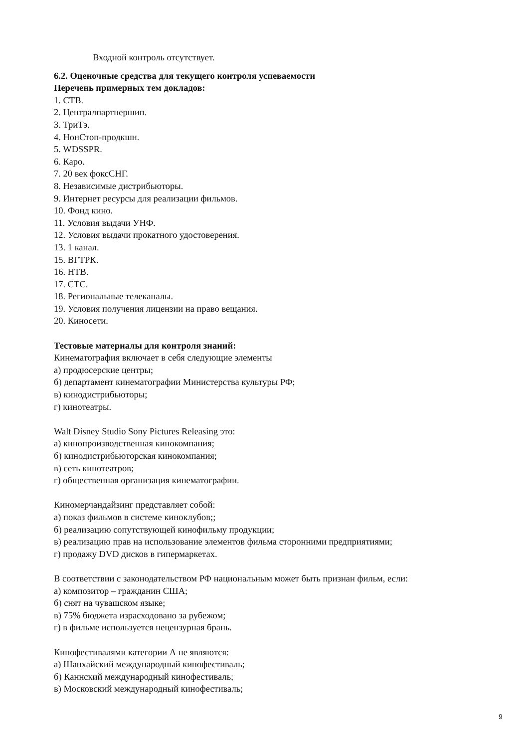Входной контроль отсутствует.
6.2. Оценочные средства для текущего контроля успеваемости
Перечень примерных тем докладов:
1. СТВ.
2. Централпартнершип.
3. ТриТэ.
4. НонСтоп-продкшн.
5. WDSSPR.
6. Каро.
7. 20 век фоксСНГ.
8. Независимые дистрибьюторы.
9. Интернет ресурсы для реализации фильмов.
10. Фонд кино.
11. Условия выдачи УНФ.
12. Условия выдачи прокатного удостоверения.
13. 1 канал.
15. ВГТРК.
16. НТВ.
17. СТС.
18. Региональные телеканалы.
19. Условия получения лицензии на право вещания.
20. Киносети.
Тестовые материалы для контроля знаний:
Кинематография включает в себя следующие элементы
а) продюсерские центры;
б) департамент кинематографии Министерства культуры РФ;
в) кинодистрибьюторы;
г) кинотеатры.
Walt Disney Studio Sony Pictures Releasing это:
а) кинопроизводственная кинокомпания;
б) кинодистрибьюторская кинокомпания;
в) сеть кинотеатров;
г) общественная организация кинематографии.
Киномерчандайзинг представляет собой:
а) показ фильмов в системе киноклубов;;
б) реализацию сопутствующей кинофильму продукции;
в) реализацию прав на использование элементов фильма сторонними предприятиями;
г) продажу DVD дисков в гипермаркетах.
В соответствии с законодательством РФ национальным может быть признан фильм, если:
а) композитор – гражданин США;
б) снят на чувашском языке;
в) 75% бюджета израсходовано за рубежом;
г) в фильме используется нецензурная брань.
Кинофестивалями категории А не являются:
а) Шанхайский международный кинофестиваль;
б) Каннский международный кинофестиваль;
в) Московский международный кинофестиваль;
9